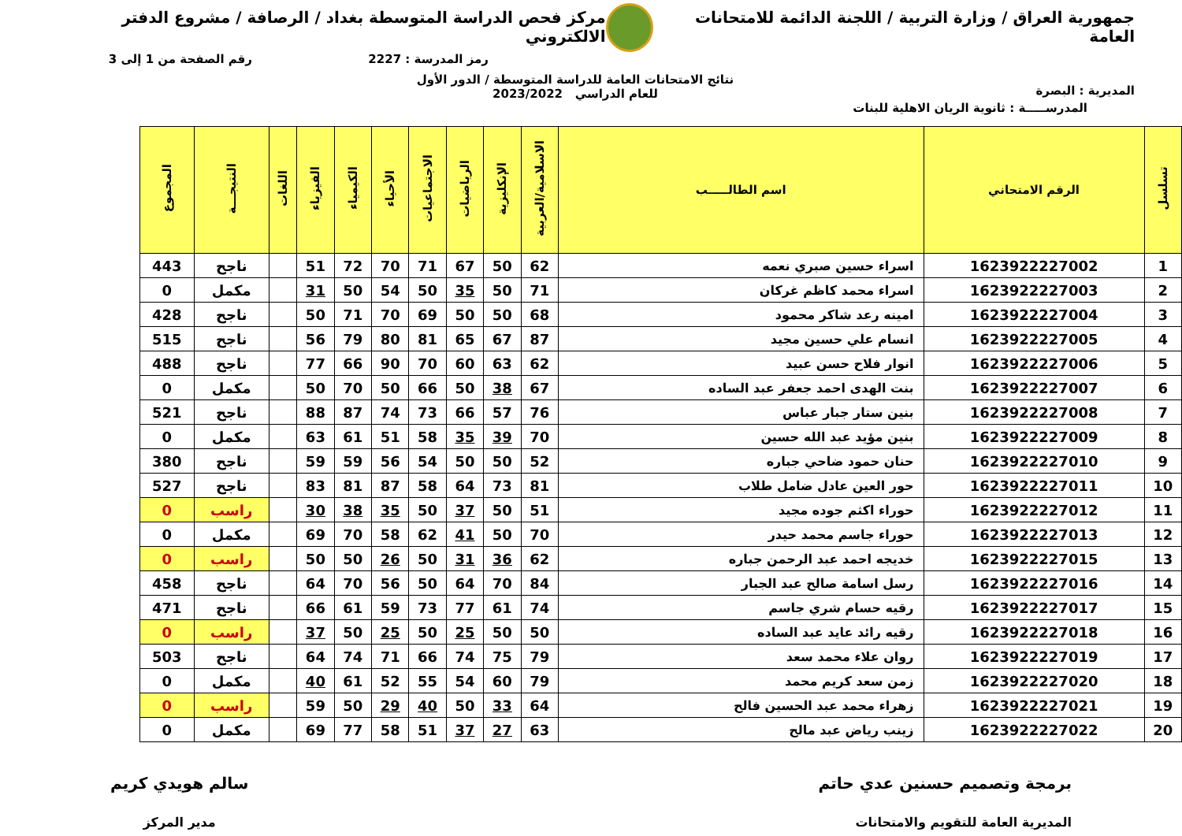جمهورية العراق / وزارة التربية / اللجنة الدائمة للامتحانات العامة
مركز فحص الدراسة المتوسطة بغداد / الرصافة / مشروع الدفتر الالكتروني
رمز المدرسة : 2227 رقم الصفحة من 1 إلى 3
المديرية : البصرة
نتائج الامتحانات العامة للدراسة المتوسطة / الدور الأول
للعام الدراسي 2023/2022
المدرســـــة : ثانوية الريان الاهلية للبنات
| تسلسل | الرقم الامتحاني | اسم الطالـــــب | الاسلامية/العربية | الإنكليزية | الرياضيات | الاجتماعيات | الأحياء | الكيمياء | الفيزياء | اللغات | النتيجـــة | المجموع |
| --- | --- | --- | --- | --- | --- | --- | --- | --- | --- | --- | --- | --- |
| 1 | 1623922227002 | اسراء حسين صبري نعمه | 62 | 50 | 67 | 71 | 70 | 72 | 51 | | ناجح | 443 |
| 2 | 1623922227003 | اسراء محمد كاظم غركان | 71 | 50 | 35 | 50 | 54 | 50 | 31 | | مكمل | 0 |
| 3 | 1623922227004 | امينه رعد شاكر محمود | 68 | 50 | 50 | 69 | 70 | 71 | 50 | | ناجح | 428 |
| 4 | 1623922227005 | انسام علي حسين مجيد | 87 | 67 | 65 | 81 | 80 | 79 | 56 | | ناجح | 515 |
| 5 | 1623922227006 | انوار فلاح حسن عبيد | 62 | 63 | 60 | 70 | 90 | 66 | 77 | | ناجح | 488 |
| 6 | 1623922227007 | بنت الهدى احمد جعفر عبد الساده | 67 | 38 | 50 | 66 | 50 | 70 | 50 | | مكمل | 0 |
| 7 | 1623922227008 | بنين ستار جبار عباس | 76 | 57 | 66 | 73 | 74 | 87 | 88 | | ناجح | 521 |
| 8 | 1623922227009 | بنين مؤيد عبد الله حسين | 70 | 39 | 35 | 58 | 51 | 61 | 63 | | مكمل | 0 |
| 9 | 1623922227010 | حنان حمود ضاحي جباره | 52 | 50 | 50 | 54 | 56 | 59 | 59 | | ناجح | 380 |
| 10 | 1623922227011 | حور العين عادل ضامل طلاب | 81 | 73 | 64 | 58 | 87 | 81 | 83 | | ناجح | 527 |
| 11 | 1623922227012 | حوراء اكثم جوده مجيد | 51 | 50 | 37 | 50 | 35 | 38 | 30 | | راسب | 0 |
| 12 | 1623922227013 | حوراء جاسم محمد حيدر | 70 | 50 | 41 | 62 | 58 | 70 | 69 | | مكمل | 0 |
| 13 | 1623922227015 | خديجه احمد عبد الرحمن جباره | 62 | 36 | 31 | 50 | 26 | 50 | 50 | | راسب | 0 |
| 14 | 1623922227016 | رسل اسامة صالح عبد الجبار | 84 | 70 | 64 | 50 | 56 | 70 | 64 | | ناجح | 458 |
| 15 | 1623922227017 | رقيه حسام شري جاسم | 74 | 61 | 77 | 73 | 59 | 61 | 66 | | ناجح | 471 |
| 16 | 1623922227018 | رقيه رائد عايد عبد الساده | 50 | 50 | 25 | 50 | 25 | 50 | 37 | | راسب | 0 |
| 17 | 1623922227019 | روان علاء محمد سعد | 79 | 75 | 74 | 66 | 71 | 74 | 64 | | ناجح | 503 |
| 18 | 1623922227020 | زمن سعد كريم محمد | 79 | 60 | 54 | 55 | 52 | 61 | 40 | | مكمل | 0 |
| 19 | 1623922227021 | زهراء محمد عبد الحسين فالح | 64 | 33 | 50 | 40 | 29 | 50 | 59 | | راسب | 0 |
| 20 | 1623922227022 | زينب رياض عبد مالح | 63 | 27 | 37 | 51 | 58 | 77 | 69 | | مكمل | 0 |
برمجة وتصميم حسنين عدي حاتم
المديرية العامة للتقويم والامتحانات
سالم هويدي كريم
مدير المركز